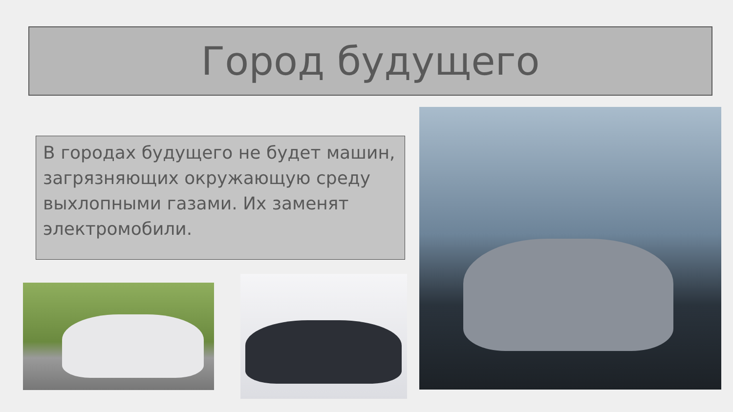Город будущего
В городах будущего не будет машин, загрязняющих окружающую среду выхлопными газами. Их заменят электромобили.